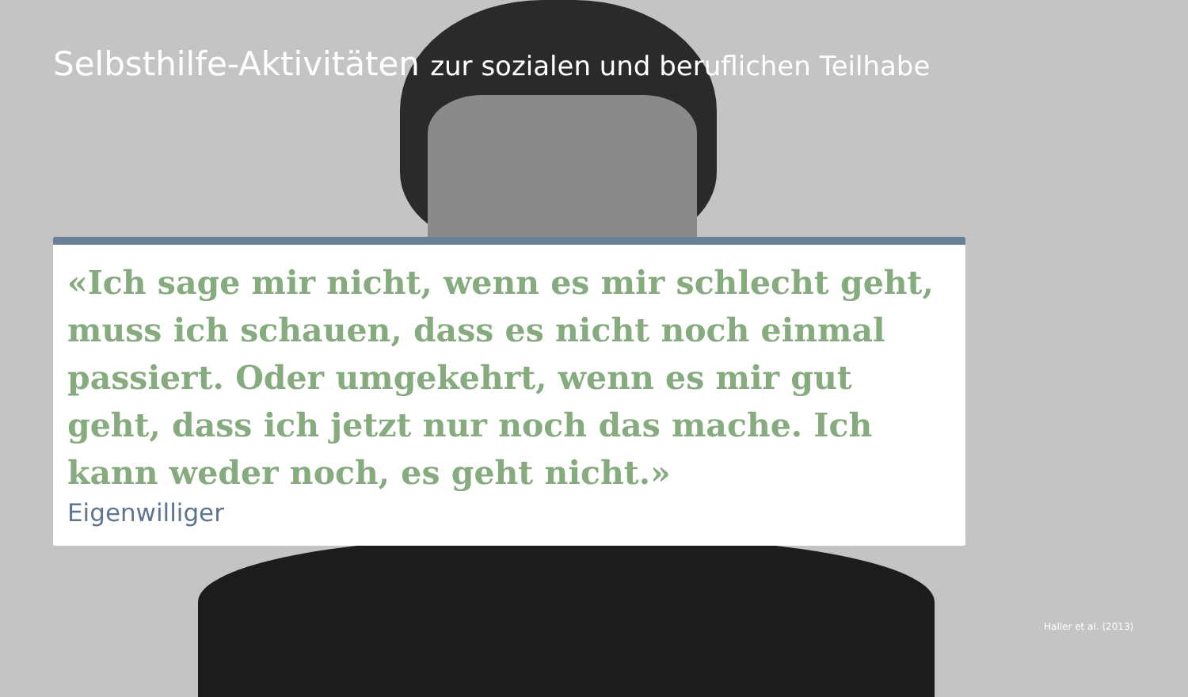Selbsthilfe-Aktivitäten zur sozialen und beruflichen Teilhabe
«Ich sage mir nicht, wenn es mir schlecht geht, muss ich schauen, dass es nicht noch einmal passiert. Oder umgekehrt, wenn es mir gut geht, dass ich jetzt nur noch das mache. Ich kann weder noch, es geht nicht.»
Eigenwilliger
Haller et al. (2013)